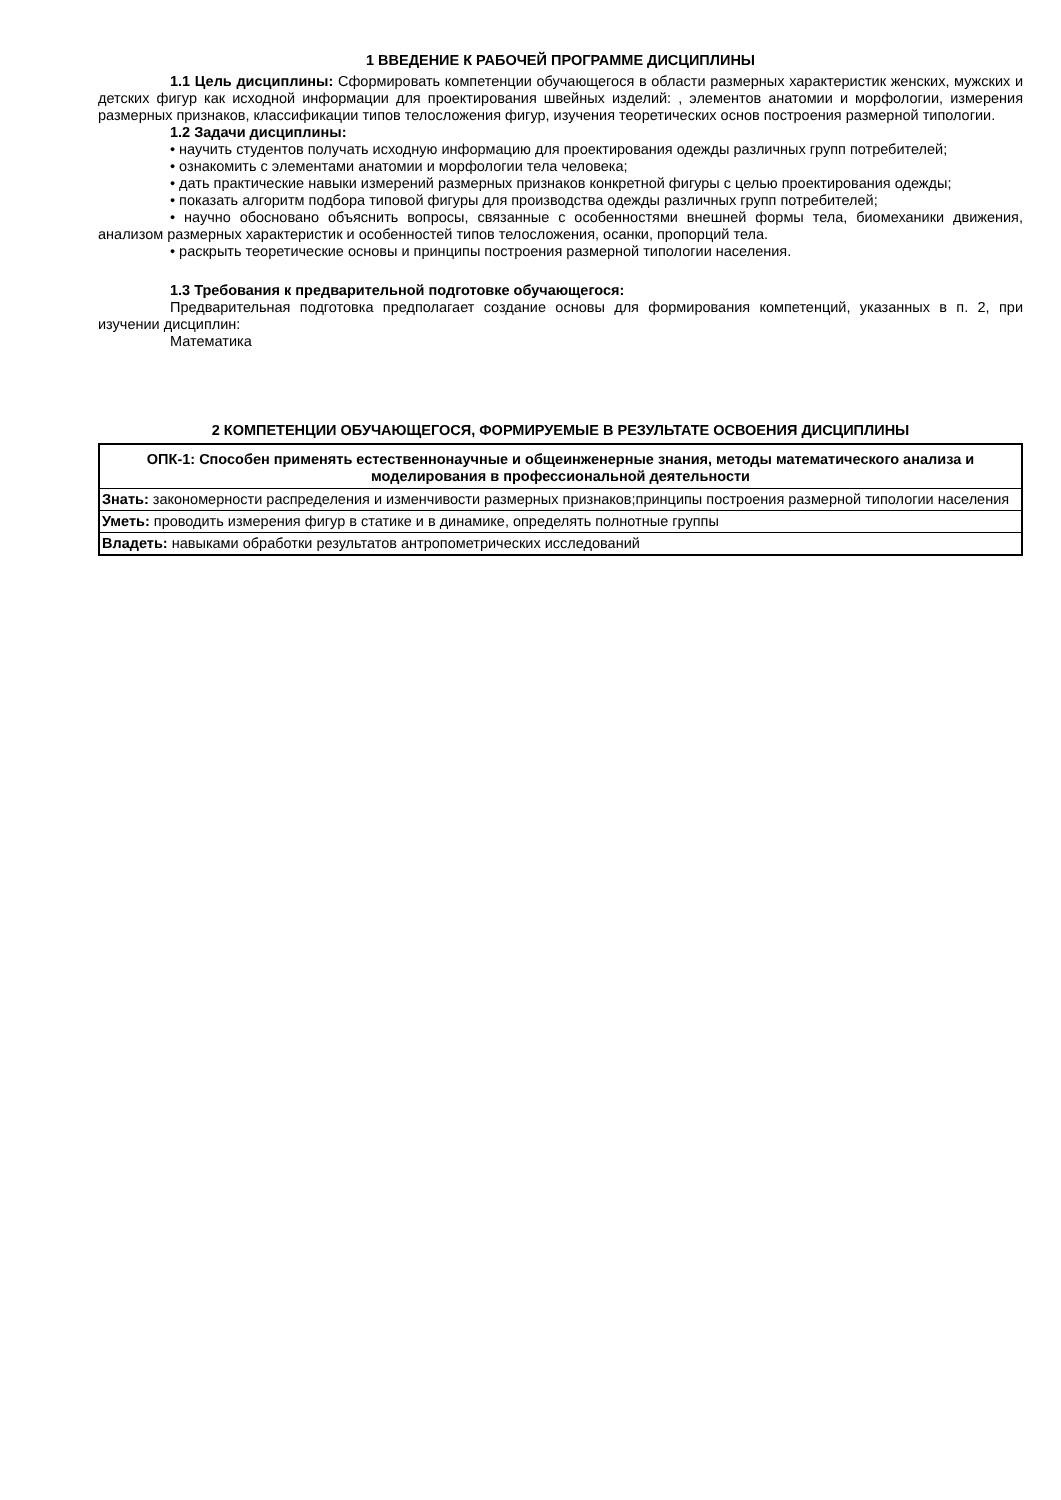1 ВВЕДЕНИЕ К РАБОЧЕЙ ПРОГРАММЕ ДИСЦИПЛИНЫ
1.1 Цель дисциплины: Сформировать компетенции обучающегося в области размерных характеристик женских, мужских и детских фигур как исходной информации для проектирования швейных изделий: , элементов анатомии и морфологии, измерения размерных признаков, классификации типов телосложения фигур, изучения теоретических основ построения размерной типологии.
1.2 Задачи дисциплины:
• научить студентов получать исходную информацию для проектирования одежды различных групп потребителей;
• ознакомить с элементами анатомии и морфологии тела человека;
• дать практические навыки измерений размерных признаков конкретной фигуры с целью проектирования одежды;
• показать алгоритм подбора типовой фигуры для производства одежды различных групп потребителей;
• научно обосновано объяснить вопросы, связанные с особенностями внешней формы тела, биомеханики движения, анализом размерных характеристик и особенностей типов телосложения, осанки, пропорций тела.
• раскрыть теоретические основы и принципы построения размерной типологии населения.
1.3 Требования к предварительной подготовке обучающегося:
Предварительная подготовка предполагает создание основы для формирования компетенций, указанных в п. 2, при изучении дисциплин:
Математика
2 КОМПЕТЕНЦИИ ОБУЧАЮЩЕГОСЯ, ФОРМИРУЕМЫЕ В РЕЗУЛЬТАТЕ ОСВОЕНИЯ ДИСЦИПЛИНЫ
| ОПК-1: Способен применять естественнонаучные и общеинженерные знания, методы математического анализа и моделирования в профессиональной деятельности |
| Знать: закономерности распределения и изменчивости размерных признаков;принципы построения размерной типологии населения |
| Уметь: проводить измерения фигур в статике и в динамике, определять полнотные группы |
| Владеть: навыками обработки результатов антропометрических исследований |